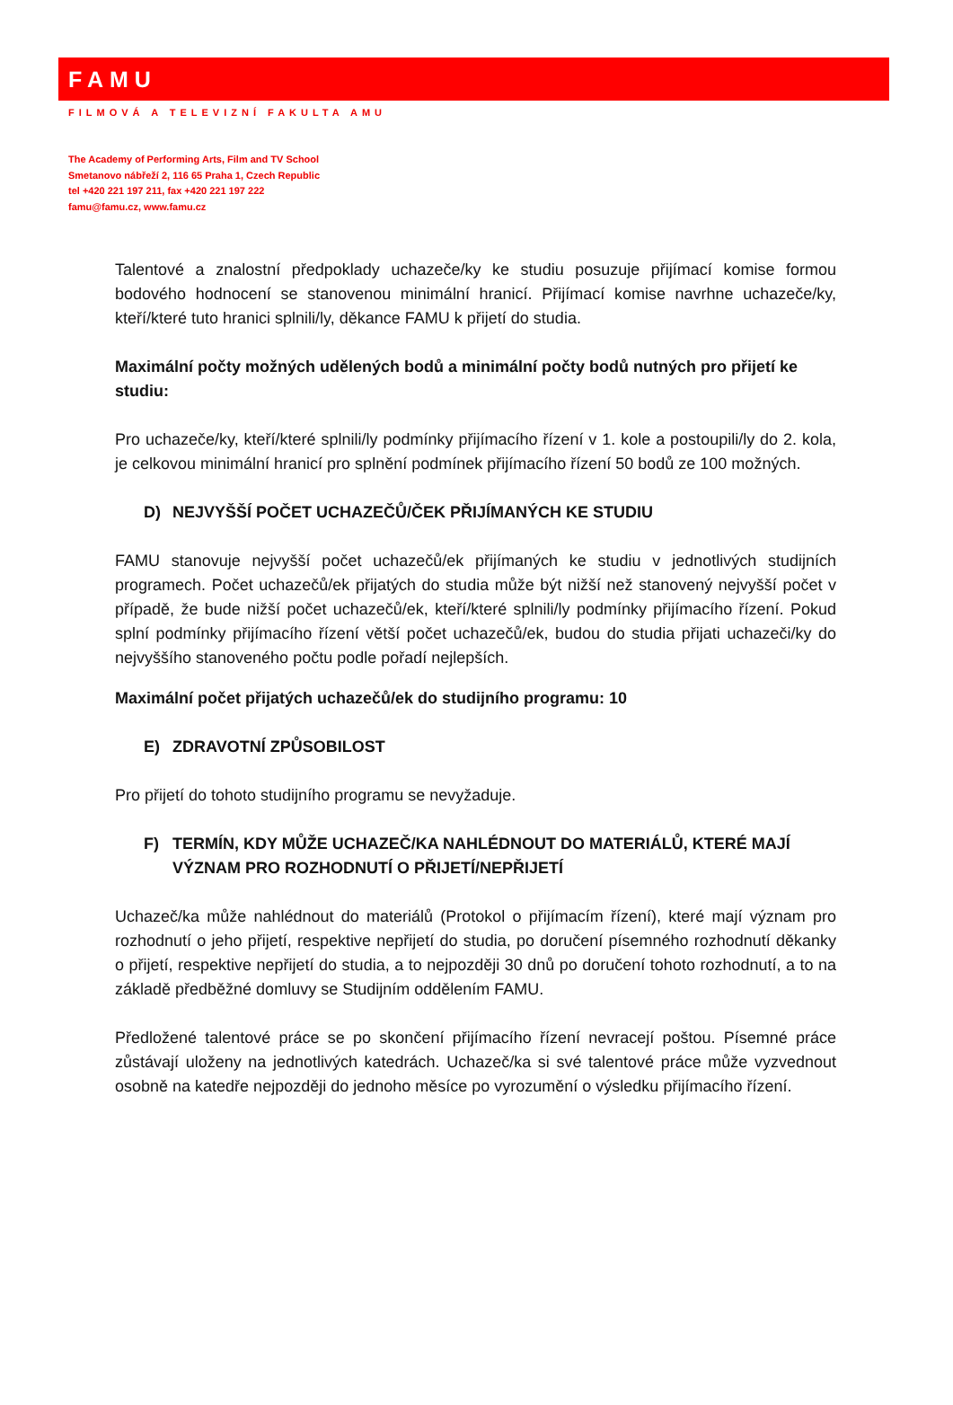FAMU
FILMOVÁ A TELEVIZNÍ FAKULTA AMU
The Academy of Performing Arts, Film and TV School
Smetanovo nábřeží 2, 116 65 Praha 1, Czech Republic
tel +420 221 197 211, fax +420 221 197 222
famu@famu.cz, www.famu.cz
Talentové a znalostní předpoklady uchazeče/ky ke studiu posuzuje přijímací komise formou bodového hodnocení se stanovenou minimální hranicí. Přijímací komise navrhne uchazeče/ky, kteří/které tuto hranici splnili/ly, děkance FAMU k přijetí do studia.
Maximální počty možných udělených bodů a minimální počty bodů nutných pro přijetí ke studiu:
Pro uchazeče/ky, kteří/které splnili/ly podmínky přijímacího řízení v 1. kole a postoupili/ly do 2. kola, je celkovou minimální hranicí pro splnění podmínek přijímacího řízení 50 bodů ze 100 možných.
D) NEJVYŠŠÍ POČET UCHAZEČŮ/ČEK PŘIJÍMANÝCH KE STUDIU
FAMU stanovuje nejvyšší počet uchazečů/ek přijímaných ke studiu v jednotlivých studijních programech. Počet uchazečů/ek přijatých do studia může být nižší než stanovený nejvyšší počet v případě, že bude nižší počet uchazečů/ek, kteří/které splnili/ly podmínky přijímacího řízení. Pokud splní podmínky přijímacího řízení větší počet uchazečů/ek, budou do studia přijati uchazeči/ky do nejvyššího stanoveného počtu podle pořadí nejlepších.
Maximální počet přijatých uchazečů/ek do studijního programu: 10
E) ZDRAVOTNÍ ZPŮSOBILOST
Pro přijetí do tohoto studijního programu se nevyžaduje.
F) TERMÍN, KDY MŮŽE UCHAZEČ/KA NAHLÉDNOUT DO MATERIÁLŮ, KTERÉ MAJÍ VÝZNAM PRO ROZHODNUTÍ O PŘIJETÍ/NEPŘIJETÍ
Uchazeč/ka může nahlédnout do materiálů (Protokol o přijímacím řízení), které mají význam pro rozhodnutí o jeho přijetí, respektive nepřijetí do studia, po doručení písemného rozhodnutí děkanky o přijetí, respektive nepřijetí do studia, a to nejpozději 30 dnů po doručení tohoto rozhodnutí, a to na základě předběžné domluvy se Studijním oddělením FAMU.
Předložené talentové práce se po skončení přijímacího řízení nevracejí poštou. Písemné práce zůstávají uloženy na jednotlivých katedrách. Uchazeč/ka si své talentové práce může vyzvednout osobně na katedře nejpozději do jednoho měsíce po vyrozumění o výsledku přijímacího řízení.